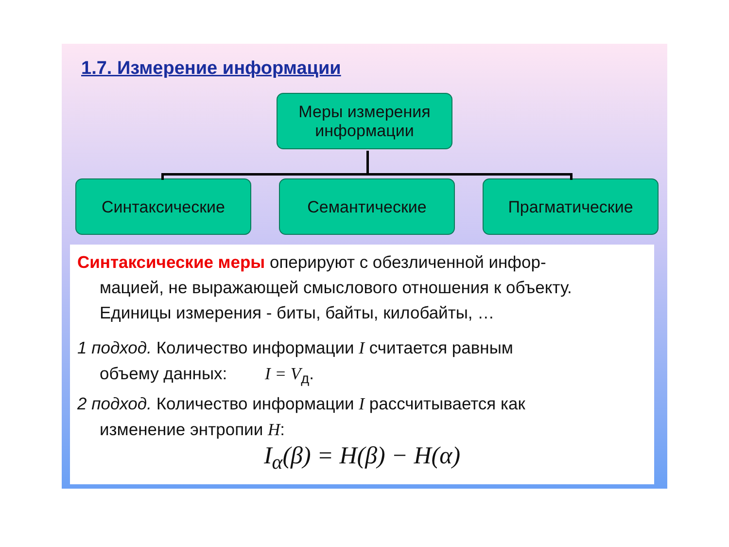1.7. Измерение информации
Меры измерения информации
Синтаксические Семантические Прагматические
Синтаксические меры оперируют с обезличенной инфор-
мацией, не выражающей смыслового отношения к объекту. Единицы измерения - биты, байты, килобайты, …
1 подход. Количество информации I считается равным
объему данных: I = V<sub>д</sub>.
2 подход. Количество информации I рассчитывается как
изменение энтропии H:
I<sub>α</sub>(β) = H(β) − H(α)